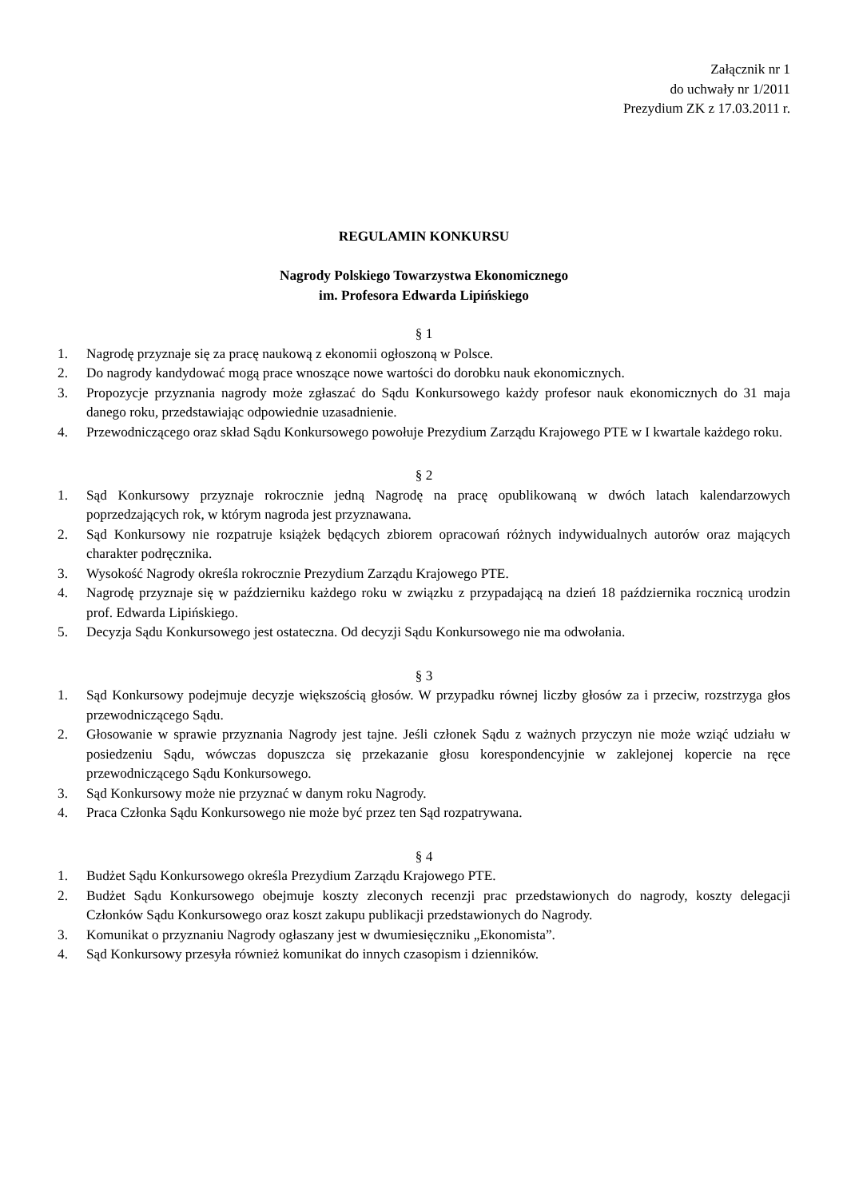Załącznik nr 1
do uchwały nr 1/2011
Prezydium ZK z 17.03.2011 r.
REGULAMIN KONKURSU
Nagrody Polskiego Towarzystwa Ekonomicznego
im. Profesora Edwarda Lipińskiego
§ 1
1. Nagrodę przyznaje się za pracę naukową z ekonomii ogłoszoną w Polsce.
2. Do nagrody kandydować mogą prace wnoszące nowe wartości do dorobku nauk ekonomicznych.
3. Propozycje przyznania nagrody może zgłaszać do Sądu Konkursowego każdy profesor nauk ekonomicznych do 31 maja danego roku, przedstawiając odpowiednie uzasadnienie.
4. Przewodniczącego oraz skład Sądu Konkursowego powołuje Prezydium Zarządu Krajowego PTE w I kwartale każdego roku.
§ 2
1. Sąd Konkursowy przyznaje rokrocznie jedną Nagrodę na pracę opublikowaną w dwóch latach kalendarzowych poprzedzających rok, w którym nagroda jest przyznawana.
2. Sąd Konkursowy nie rozpatruje książek będących zbiorem opracowań różnych indywidualnych autorów oraz mających charakter podręcznika.
3. Wysokość Nagrody określa rokrocznie Prezydium Zarządu Krajowego PTE.
4. Nagrodę przyznaje się w październiku każdego roku w związku z przypadającą na dzień 18 października rocznicą urodzin prof. Edwarda Lipińskiego.
5. Decyzja Sądu Konkursowego jest ostateczna. Od decyzji Sądu Konkursowego nie ma odwołania.
§ 3
1. Sąd Konkursowy podejmuje decyzje większością głosów. W przypadku równej liczby głosów za i przeciw, rozstrzyga głos przewodniczącego Sądu.
2. Głosowanie w sprawie przyznania Nagrody jest tajne. Jeśli członek Sądu z ważnych przyczyn nie może wziąć udziału w posiedzeniu Sądu, wówczas dopuszcza się przekazanie głosu korespondencyjnie w zaklejonej kopercie na ręce przewodniczącego Sądu Konkursowego.
3. Sąd Konkursowy może nie przyznać w danym roku Nagrody.
4. Praca Członka Sądu Konkursowego nie może być przez ten Sąd rozpatrywana.
§ 4
1. Budżet Sądu Konkursowego określa Prezydium Zarządu Krajowego PTE.
2. Budżet Sądu Konkursowego obejmuje koszty zleconych recenzji prac przedstawionych do nagrody, koszty delegacji Członków Sądu Konkursowego oraz koszt zakupu publikacji przedstawionych do Nagrody.
3. Komunikat o przyznaniu Nagrody ogłaszany jest w dwumiesięczniku „Ekonomista”.
4. Sąd Konkursowy przesyła również komunikat do innych czasopism i dzienników.